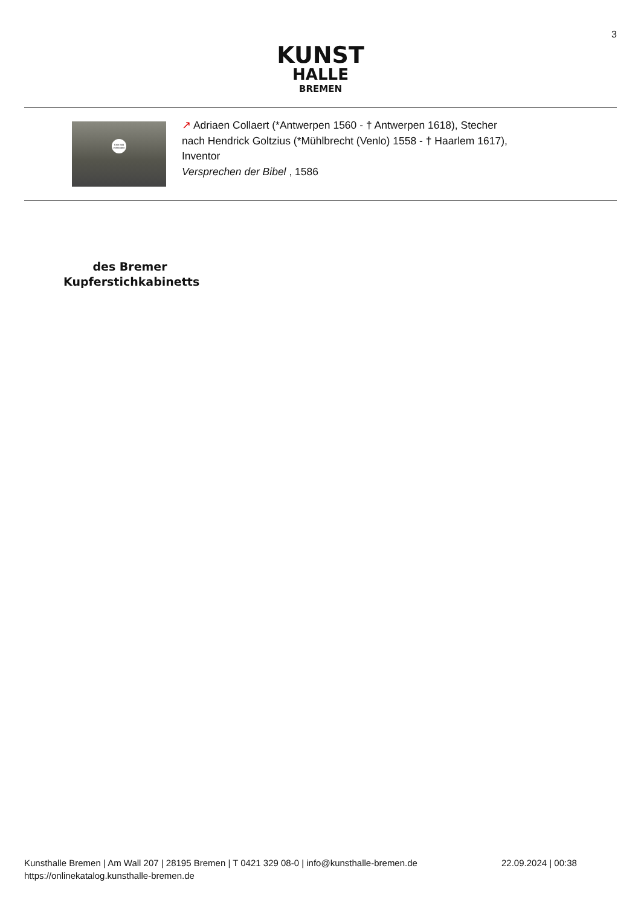3
KUNST
HALLE
BREMEN
Kein Bild vorhanden
↗ Adriaen Collaert (*Antwerpen 1560 - † Antwerpen 1618), Stecher
nach Hendrick Goltzius (*Mühlbrecht (Venlo) 1558 - † Haarlem 1617),
Inventor
Versprechen der Bibel , 1586
des Bremer Kupferstichkabinetts
Kunsthalle Bremen | Am Wall 207 | 28195 Bremen | T 0421 329 08-0 | info@kunsthalle-bremen.de
https://onlinekatalog.kunsthalle-bremen.de
22.09.2024 | 00:38